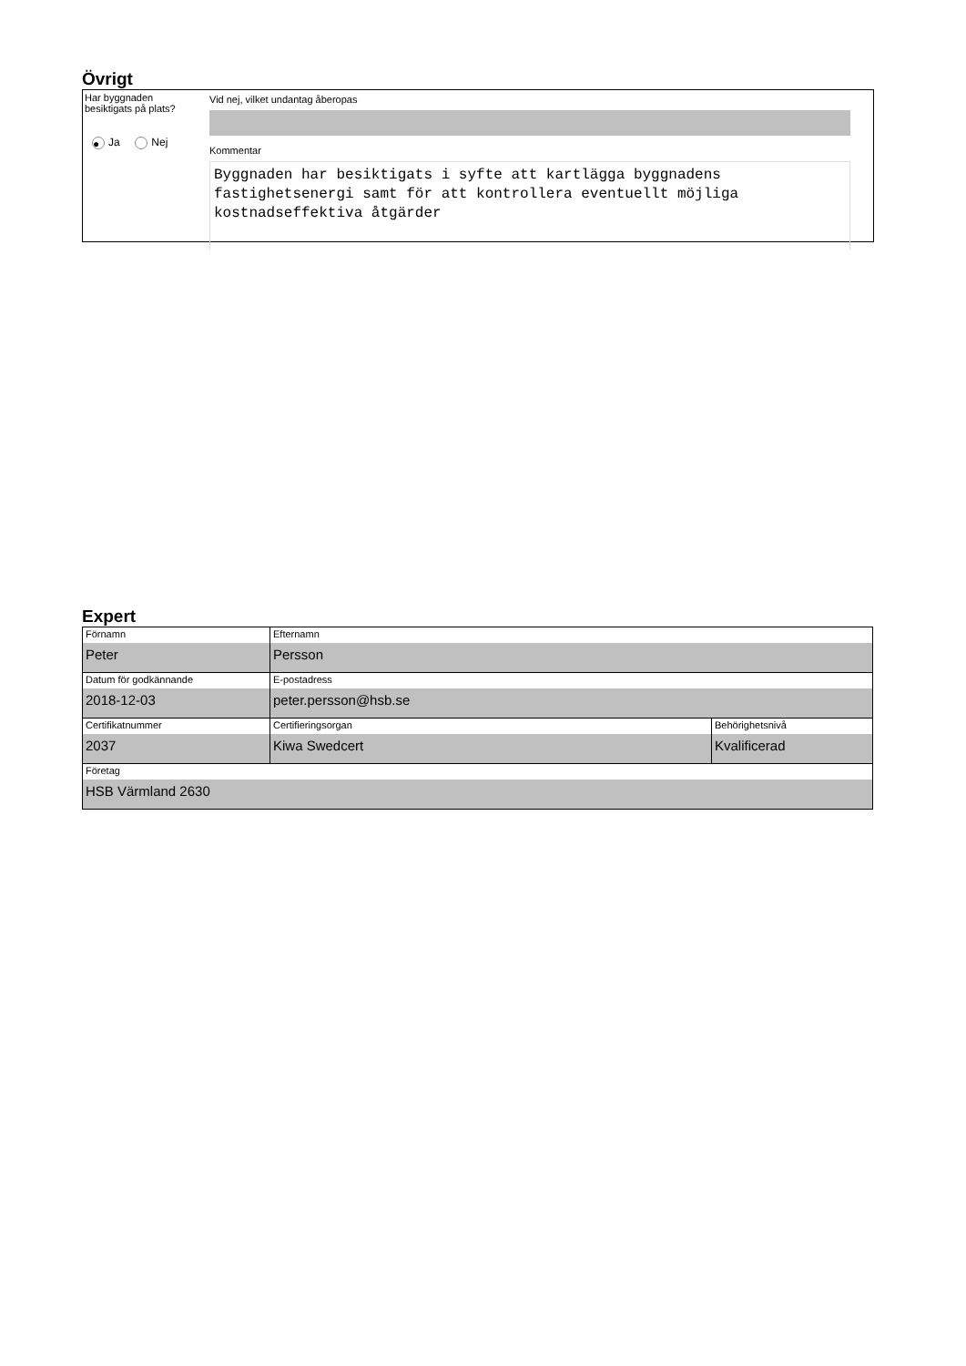Övrigt
Har byggnaden
besiktigats på plats?
● Ja Nej
Vid nej, vilket undantag åberopas
Kommentar
Byggnaden har besiktigats i syfte att kartlägga byggnadens fastighetsenergi samt för att kontrollera eventuellt möjliga kostnadseffektiva åtgärder
Expert
| Förnamn Peter | Efternamn Persson | |
| Datum för godkännande 2018-12-03 | E-postadress peter.persson@hsb.se | |
| Certifikatnummer 2037 | Certifieringsorgan Kiwa Swedcert | Behörighetsnivå Kvalificerad |
| Företag HSB Värmland 2630 | | |